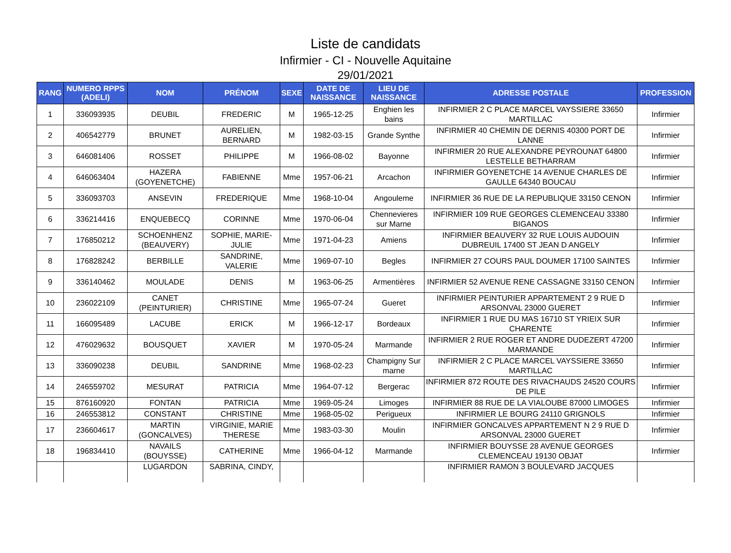Liste de candidats
Infirmier - CI - Nouvelle Aquitaine
29/01/2021
| RANG | NUMERO RPPS (ADELI) | NOM | PRÉNOM | SEXE | DATE DE NAISSANCE | LIEU DE NAISSANCE | ADRESSE POSTALE | PROFESSION |
| --- | --- | --- | --- | --- | --- | --- | --- | --- |
| 1 | 336093935 | DEUBIL | FREDERIC | M | 1965-12-25 | Enghien les bains | INFIRMIER 2 C PLACE MARCEL VAYSSIERE 33650 MARTILLAC | Infirmier |
| 2 | 406542779 | BRUNET | AURELIEN, BERNARD | M | 1982-03-15 | Grande Synthe | INFIRMIER 40 CHEMIN DE DERNIS 40300 PORT DE LANNE | Infirmier |
| 3 | 646081406 | ROSSET | PHILIPPE | M | 1966-08-02 | Bayonne | INFIRMIER 20 RUE ALEXANDRE PEYROUNAT 64800 LESTELLE BETHARRAM | Infirmier |
| 4 | 646063404 | HAZERA (GOYENETCHE) | FABIENNE | Mme | 1957-06-21 | Arcachon | INFIRMIER GOYENETCHE 14 AVENUE CHARLES DE GAULLE 64340 BOUCAU | Infirmier |
| 5 | 336093703 | ANSEVIN | FREDERIQUE | Mme | 1968-10-04 | Angouleme | INFIRMIER 36 RUE DE LA REPUBLIQUE 33150 CENON | Infirmier |
| 6 | 336214416 | ENQUEBECQ | CORINNE | Mme | 1970-06-04 | Chennevieres sur Marne | INFIRMIER 109 RUE GEORGES CLEMENCEAU 33380 BIGANOS | Infirmier |
| 7 | 176850212 | SCHOENHENZ (BEAUVERY) | SOPHIE, MARIE-JULIE | Mme | 1971-04-23 | Amiens | INFIRMIER BEAUVERY 32 RUE LOUIS AUDOUIN DUBREUIL 17400 ST JEAN D ANGELY | Infirmier |
| 8 | 176828242 | BERBILLE | SANDRINE, VALERIE | Mme | 1969-07-10 | Begles | INFIRMIER 27 COURS PAUL DOUMER 17100 SAINTES | Infirmier |
| 9 | 336140462 | MOULADE | DENIS | M | 1963-06-25 | Armentières | INFIRMIER 52 AVENUE RENE CASSAGNE 33150 CENON | Infirmier |
| 10 | 236022109 | CANET (PEINTURIER) | CHRISTINE | Mme | 1965-07-24 | Gueret | INFIRMIER PEINTURIER APPARTEMENT 2 9 RUE D ARSONVAL 23000 GUERET | Infirmier |
| 11 | 166095489 | LACUBE | ERICK | M | 1966-12-17 | Bordeaux | INFIRMIER 1 RUE DU MAS 16710 ST YRIEIX SUR CHARENTE | Infirmier |
| 12 | 476029632 | BOUSQUET | XAVIER | M | 1970-05-24 | Marmande | INFIRMIER 2 RUE ROGER ET ANDRE DUDEZERT 47200 MARMANDE | Infirmier |
| 13 | 336090238 | DEUBIL | SANDRINE | Mme | 1968-02-23 | Champigny Sur marne | INFIRMIER 2 C PLACE MARCEL VAYSSIERE 33650 MARTILLAC | Infirmier |
| 14 | 246559702 | MESURAT | PATRICIA | Mme | 1964-07-12 | Bergerac | INFIRMIER 872 ROUTE DES RIVACHAUDS 24520 COURS DE PILE | Infirmier |
| 15 | 876160920 | FONTAN | PATRICIA | Mme | 1969-05-24 | Limoges | INFIRMIER 88 RUE DE LA VIALOUBE 87000 LIMOGES | Infirmier |
| 16 | 246553812 | CONSTANT | CHRISTINE | Mme | 1968-05-02 | Perigueux | INFIRMIER LE BOURG 24110 GRIGNOLS | Infirmier |
| 17 | 236604617 | MARTIN (GONCALVES) | VIRGINIE, MARIE THERESE | Mme | 1983-03-30 | Moulin | INFIRMIER GONCALVES APPARTEMENT N 2 9 RUE D ARSONVAL 23000 GUERET | Infirmier |
| 18 | 196834410 | NAVAILS (BOUYSSE) | CATHERINE | Mme | 1966-04-12 | Marmande | INFIRMIER BOUYSSE 28 AVENUE GEORGES CLEMENCEAU 19130 OBJAT | Infirmier |
| | | LUGARDON | SABRINA, CINDY, | | | | INFIRMIER RAMON 3 BOULEVARD JACQUES | |